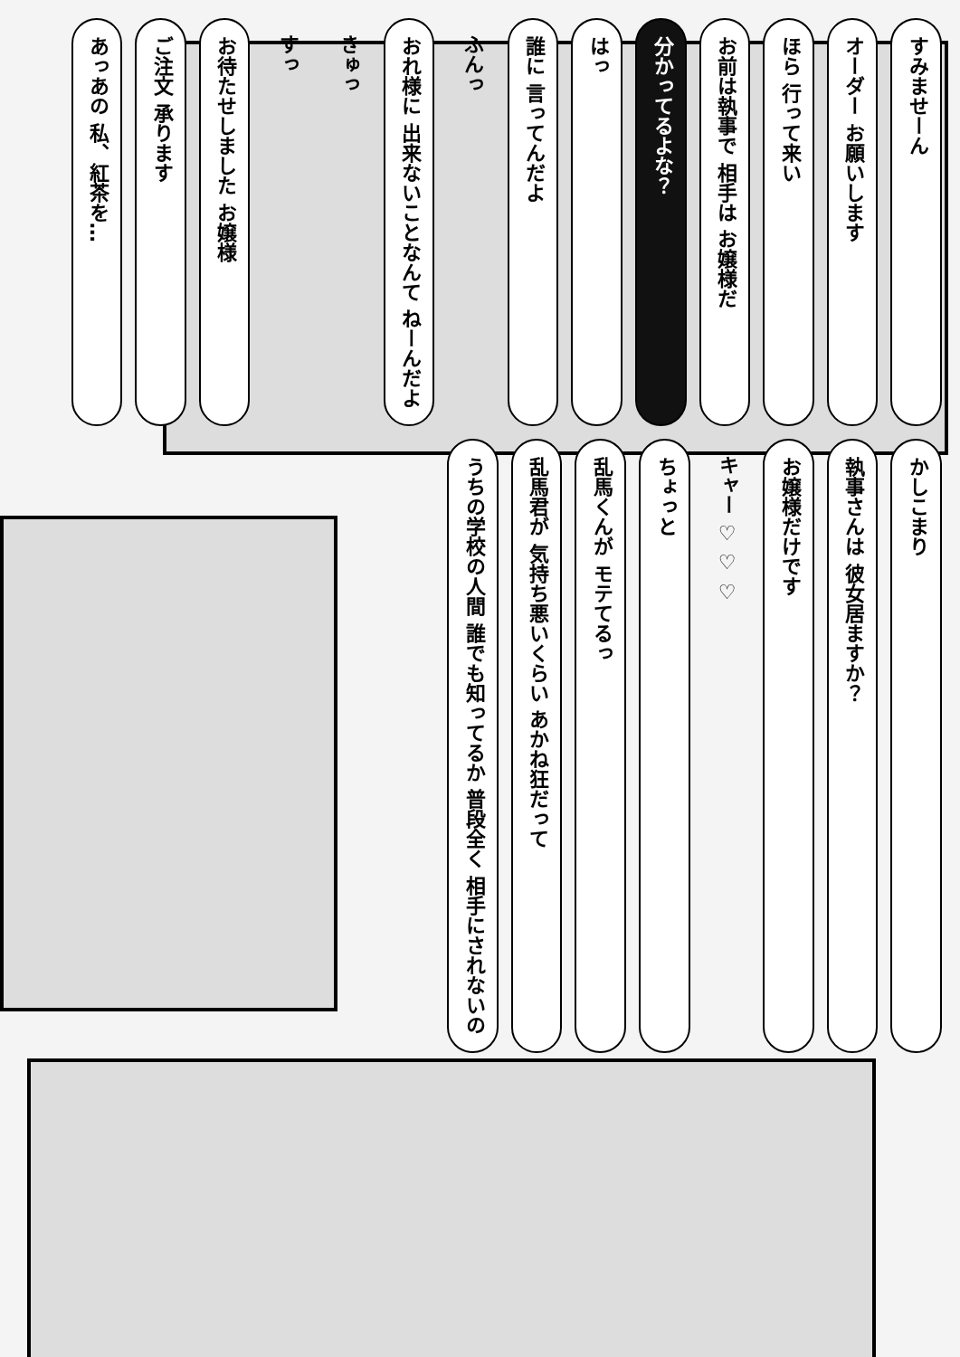すみませーん
オーダー お願いします
ほら 行って来い
お前は執事で 相手は お嬢様だ
分かってるよな？
はっ
誰に 言ってんだよ
ふんっ
おれ様に 出来ないことなんて ねーんだよ
きゅっ
すっ
お待たせしました お嬢様
ご注文 承ります
あっあの 私、紅茶を…
かしこまり
執事さんは 彼女居ますか？
お嬢様だけです
キャー ♡ ♡ ♡
ちょっと
乱馬くんが モテてるっ
乱馬君が 気持ち悪いくらい あかね狂だって
うちの学校の人間 誰でも知ってるか 普段全く 相手にされないの